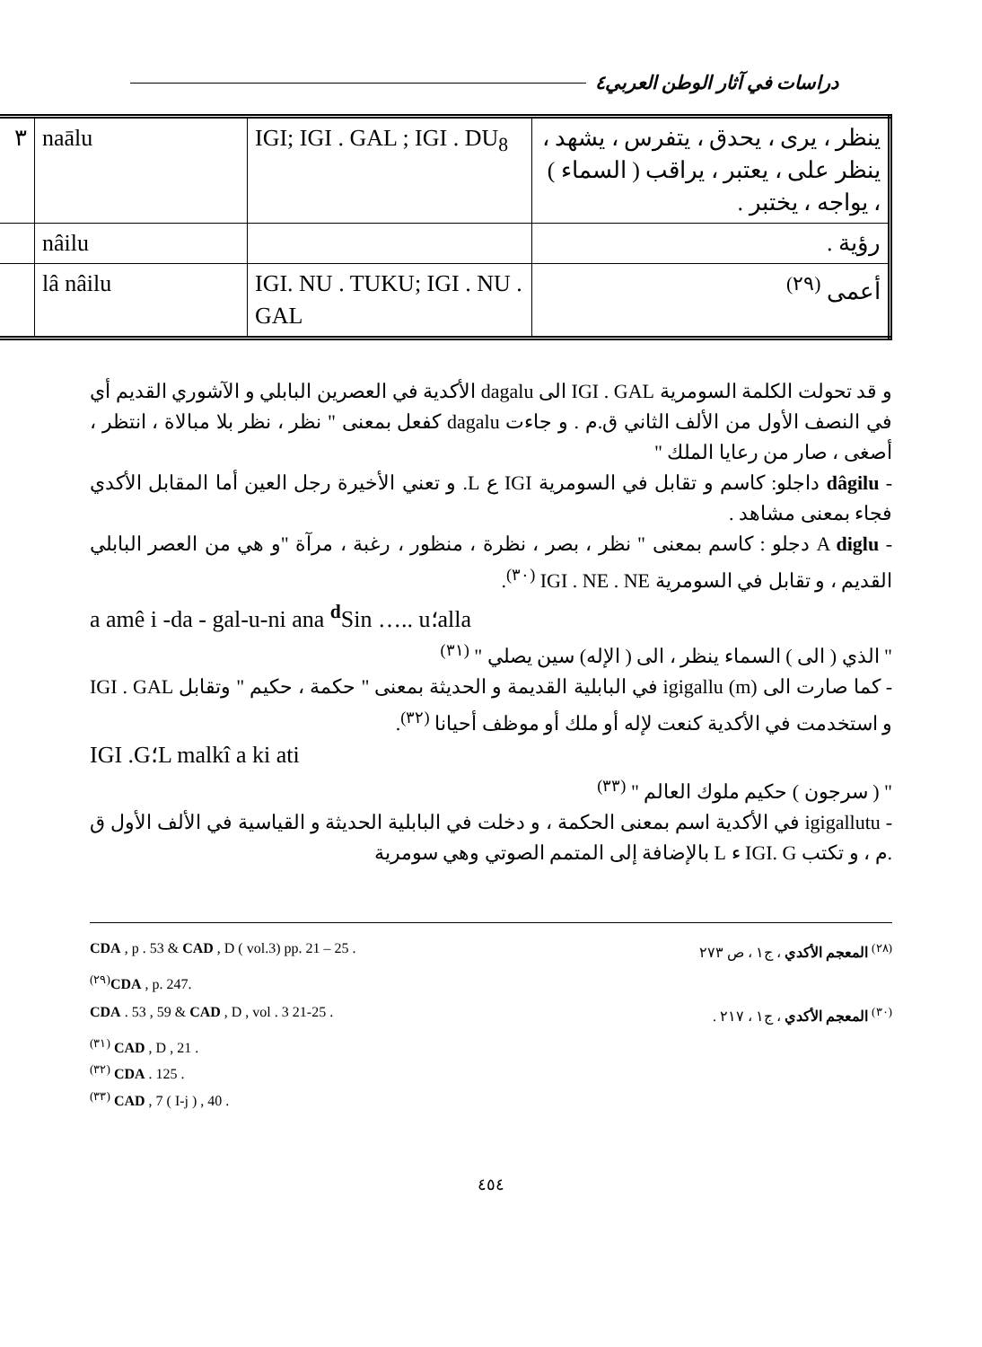دراسات في آثار الوطن العربي٤
| ينظر ، يرى ، يحدق ، يتفرس ، يشهد ، ينظر على ، يعتبر ، يراقب ( السماء ) ، يواجه ، يختبر . | IGI; IGI . GAL ; IGI . DU<sub>8</sub> | naālu | ٣ |
| رؤية . | | nâilu | |
| أعمى <sup>(٢٩)</sup> | IGI. NU . TUKU; IGI . NU . GAL | lâ nâilu | |
و قد تحولت الكلمة السومرية IGI . GAL الى dagalu الأكدية في العصرين البابلي و الآشوري القديم أي في النصف الأول من الألف الثاني ق.م . و جاءت dagalu كفعل بمعنى " نظر ، نظر بلا مبالاة ، انتظر ، أصغى ، صار من رعايا الملك "
- dâgilu داجلو: كاسم و تقابل في السومرية IGI ع L. و تعني الأخيرة رجل العين أما المقابل الأكدي فجاء بمعنى مشاهد .
- A diglu دجلو : كاسم بمعنى " نظر ، بصر ، نظرة ، منظور ، رغبة ، مرآة "و هي من العصر البابلي القديم ، و تقابل في السومرية IGI . NE . NE <sup>(٣٠)</sup>.
a amê i -da - gal-u-ni ana <sup>d</sup>Sin ….. u؛alla
" الذي ( الى ) السماء ينظر ، الى ( الإله) سين يصلي " <sup>(٣١)</sup>
- كما صارت الى (m) igigallu في البابلية القديمة و الحديثة بمعنى " حكمة ، حكيم " وتقابل IGI . GAL و استخدمت في الأكدية كنعت لإله أو ملك أو موظف أحيانا <sup>(٣٢)</sup>.
IGI .G؛L malkî a ki ati
" ( سرجون ) حكيم ملوك العالم " <sup>(٣٣)</sup>
- igigallutu في الأكدية اسم بمعنى الحكمة ، و دخلت في البابلية الحديثة و القياسية في الألف الأول ق .م ، و تكتب IGI. G ء L بالإضافة إلى المتمم الصوتي وهي سومرية
<sup>(٢٨)</sup> المعجم الأكدي ، ج١ ، ص ٢٧٣ CDA , p . 53 & CAD , D ( vol.3) pp. 21 – 25 .
<sup>(٢٩)</sup> CDA , p. 247.
<sup>(٣٠)</sup> المعجم الأكدي ، ج١ ، ٢١٧ . CDA . 53 , 59 & CAD , D , vol . 3 21-25 .
<sup>(٣١)</sup> CAD , D , 21 .
<sup>(٣٢)</sup> CDA . 125 .
<sup>(٣٣)</sup> CAD , 7 ( I-j ) , 40 .
٤٥٤